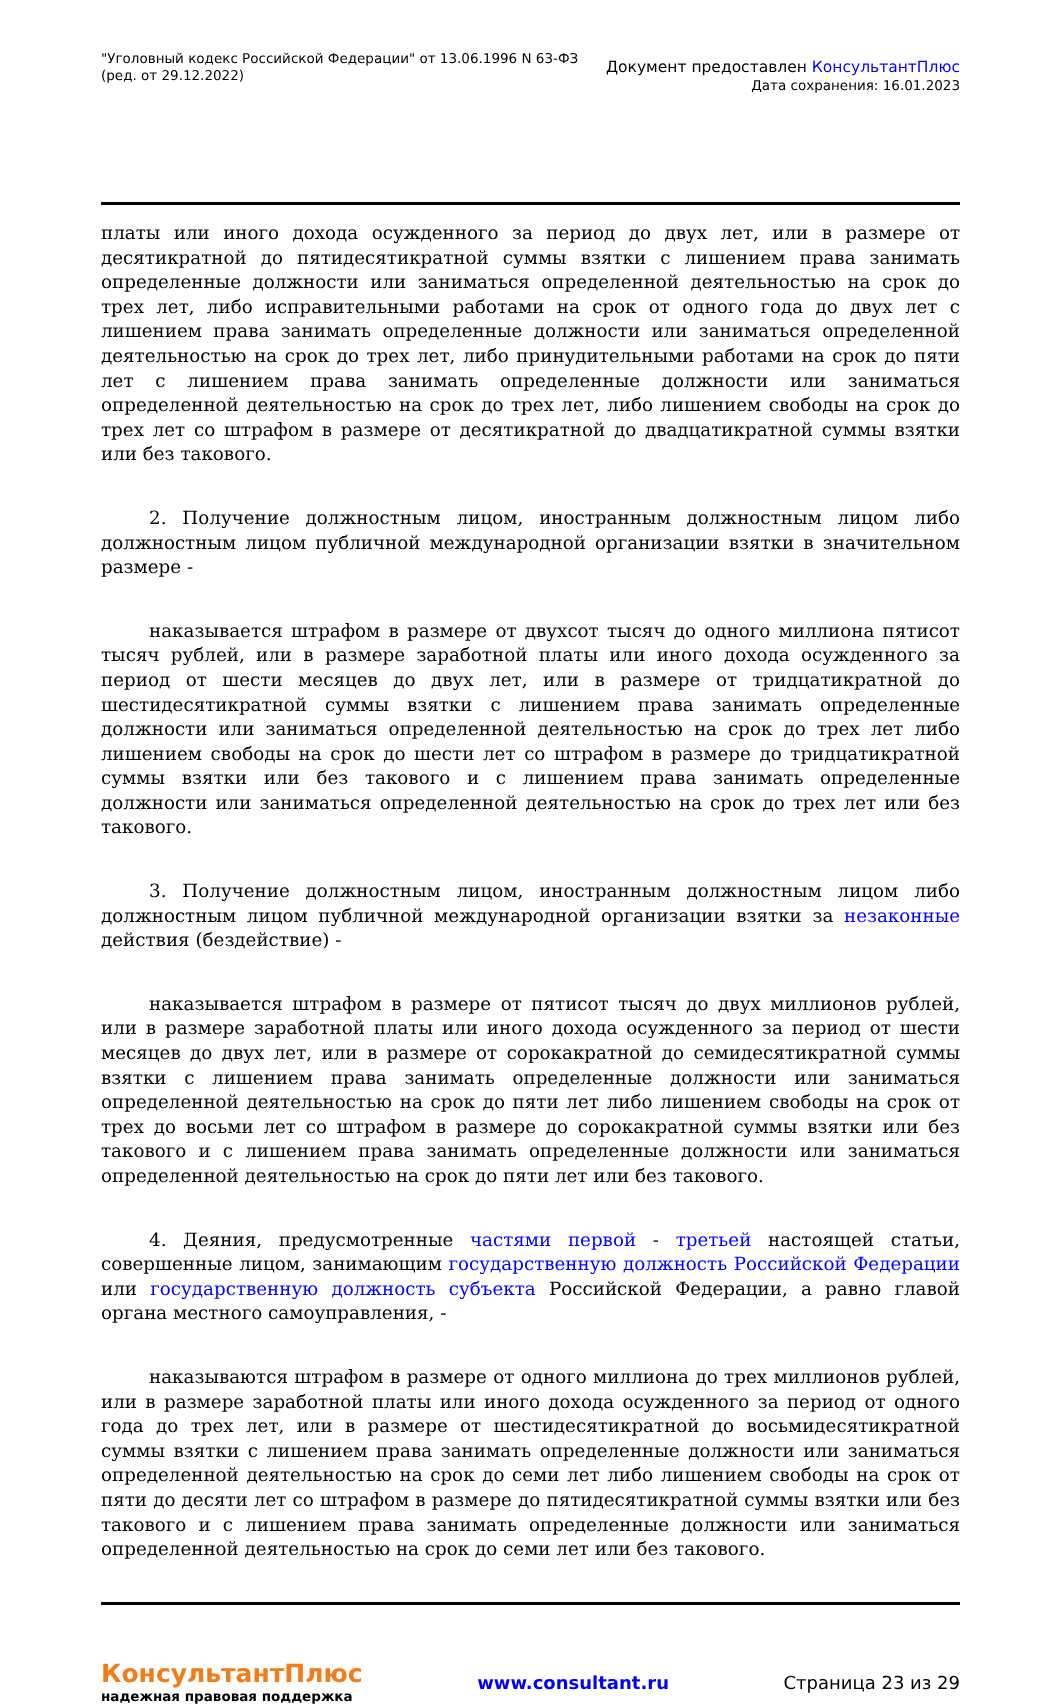"Уголовный кодекс Российской Федерации" от 13.06.1996 N 63-ФЗ
(ред. от 29.12.2022)
Документ предоставлен КонсультантПлюс
Дата сохранения: 16.01.2023
платы или иного дохода осужденного за период до двух лет, или в размере от десятикратной до пятидесятикратной суммы взятки с лишением права занимать определенные должности или заниматься определенной деятельностью на срок до трех лет, либо исправительными работами на срок от одного года до двух лет с лишением права занимать определенные должности или заниматься определенной деятельностью на срок до трех лет, либо принудительными работами на срок до пяти лет с лишением права занимать определенные должности или заниматься определенной деятельностью на срок до трех лет, либо лишением свободы на срок до трех лет со штрафом в размере от десятикратной до двадцатикратной суммы взятки или без такового.
2. Получение должностным лицом, иностранным должностным лицом либо должностным лицом публичной международной организации взятки в значительном размере -
наказывается штрафом в размере от двухсот тысяч до одного миллиона пятисот тысяч рублей, или в размере заработной платы или иного дохода осужденного за период от шести месяцев до двух лет, или в размере от тридцатикратной до шестидесятикратной суммы взятки с лишением права занимать определенные должности или заниматься определенной деятельностью на срок до трех лет либо лишением свободы на срок до шести лет со штрафом в размере до тридцатикратной суммы взятки или без такового и с лишением права занимать определенные должности или заниматься определенной деятельностью на срок до трех лет или без такового.
3. Получение должностным лицом, иностранным должностным лицом либо должностным лицом публичной международной организации взятки за незаконные действия (бездействие) -
наказывается штрафом в размере от пятисот тысяч до двух миллионов рублей, или в размере заработной платы или иного дохода осужденного за период от шести месяцев до двух лет, или в размере от сорокакратной до семидесятикратной суммы взятки с лишением права занимать определенные должности или заниматься определенной деятельностью на срок до пяти лет либо лишением свободы на срок от трех до восьми лет со штрафом в размере до сорокакратной суммы взятки или без такового и с лишением права занимать определенные должности или заниматься определенной деятельностью на срок до пяти лет или без такового.
4. Деяния, предусмотренные частями первой - третьей настоящей статьи, совершенные лицом, занимающим государственную должность Российской Федерации или государственную должность субъекта Российской Федерации, а равно главой органа местного самоуправления, -
наказываются штрафом в размере от одного миллиона до трех миллионов рублей, или в размере заработной платы или иного дохода осужденного за период от одного года до трех лет, или в размере от шестидесятикратной до восьмидесятикратной суммы взятки с лишением права занимать определенные должности или заниматься определенной деятельностью на срок до семи лет либо лишением свободы на срок от пяти до десяти лет со штрафом в размере до пятидесятикратной суммы взятки или без такового и с лишением права занимать определенные должности или заниматься определенной деятельностью на срок до семи лет или без такового.
КонсультантПлюс
надежная правовая поддержка
www.consultant.ru Страница 23 из 29